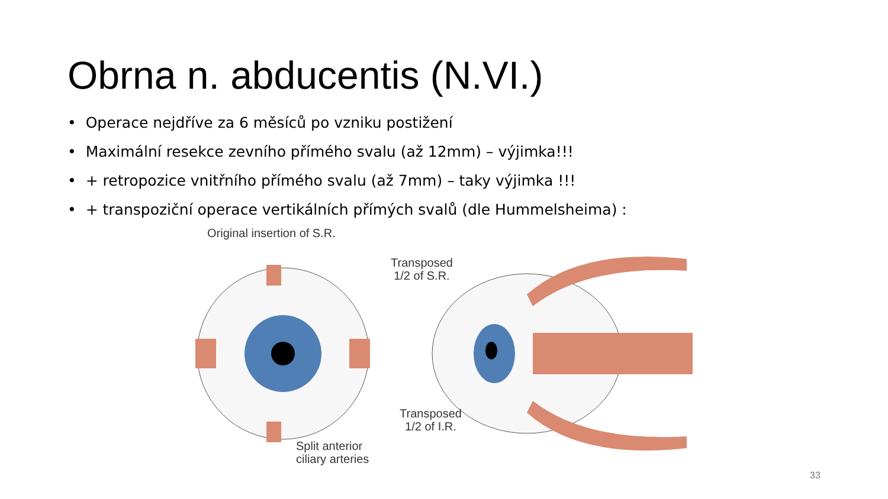Obrna n. abducentis (N.VI.)
• Operace nejdříve za 6 měsíců po vzniku postižení
• Maximální resekce zevního přímého svalu (až 12mm) – výjimka!!!
• + retropozice vnitřního přímého svalu (až 7mm) – taky výjimka !!!
• + transpoziční operace vertikálních přímých svalů (dle Hummelsheima) :
Original insertion of S.R.
Transposed
1/2 of S.R.
Transposed
1/2 of I.R.
Split anterior
ciliary arteries
33